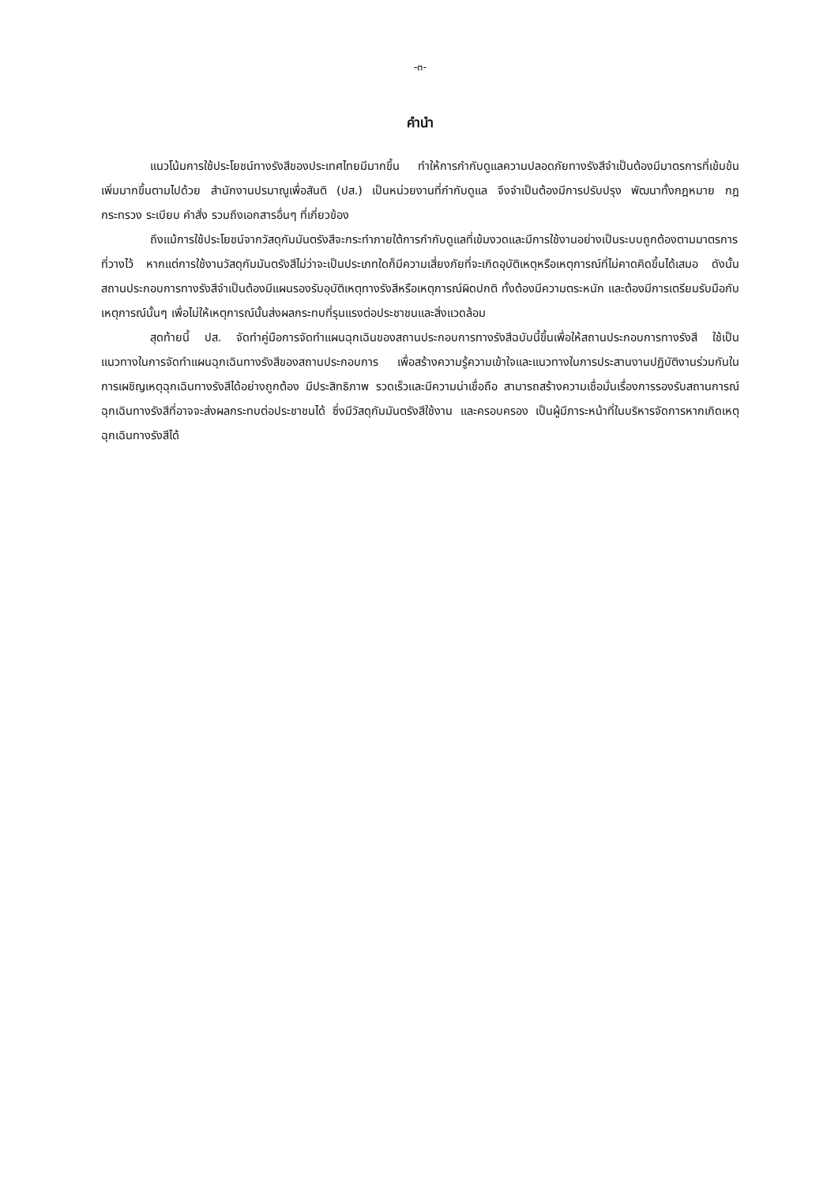-๓-
คำนำ
แนวโน้มการใช้ประโยชน์ทางรังสีของประเทศไทยมีมากขึ้น ทำให้การกำกับดูแลความปลอดภัยทางรังสีจำเป็นต้องมีมาตรการที่เข้มข้นเพิ่มมากขึ้นตามไปด้วย สำนักงานปรมาณูเพื่อสันติ (ปส.) เป็นหน่วยงานที่กำกับดูแล จึงจำเป็นต้องมีการปรับปรุง พัฒนาทั้งกฎหมาย กฎกระทรวง ระเบียบ คำสั่ง รวมถึงเอกสารอื่นๆ ที่เกี่ยวข้อง
ถึงแม้การใช้ประโยชน์จากวัสดุกัมมันตรังสีจะกระทำภายใต้การกำกับดูแลที่เข้มงวดและมีการใช้งานอย่างเป็นระบบถูกต้องตามมาตรการที่วางไว้ หากแต่การใช้งานวัสดุกัมมันตรังสีไม่ว่าจะเป็นประเภทใดก็มีความเสี่ยงภัยที่จะเกิดอุบัติเหตุหรือเหตุการณ์ที่ไม่คาดคิดขึ้นได้เสมอ ดังนั้น สถานประกอบการทางรังสีจำเป็นต้องมีแผนรองรับอุบัติเหตุทางรังสีหรือเหตุการณ์ผิดปกติ ทั้งต้องมีความตระหนัก และต้องมีการเตรียมรับมือกับเหตุการณ์นั้นๆ เพื่อไม่ให้เหตุการณ์นั้นส่งผลกระทบที่รุนแรงต่อประชาชนและสิ่งแวดล้อม
สุดท้ายนี้ ปส. จัดทำคู่มือการจัดทำแผนฉุกเฉินของสถานประกอบการทางรังสีฉบับนี้ขึ้นเพื่อให้สถานประกอบการทางรังสี ใช้เป็นแนวทางในการจัดทำแผนฉุกเฉินทางรังสีของสถานประกอบการ เพื่อสร้างความรู้ความเข้าใจและแนวทางในการประสานงานปฏิบัติงานร่วมกันในการเผชิญเหตุฉุกเฉินทางรังสีได้อย่างถูกต้อง มีประสิทธิภาพ รวดเร็วและมีความน่าเชื่อถือ สามารถสร้างความเชื่อมั่นเรื่องการรองรับสถานการณ์ฉุกเฉินทางรังสีที่อาจจะส่งผลกระทบต่อประชาชนได้ ซึ่งมีวัสดุกัมมันตรังสีใช้งาน และครอบครอง เป็นผู้มีภาระหน้าที่ในบริหารจัดการหากเกิดเหตุฉุกเฉินทางรังสีได้